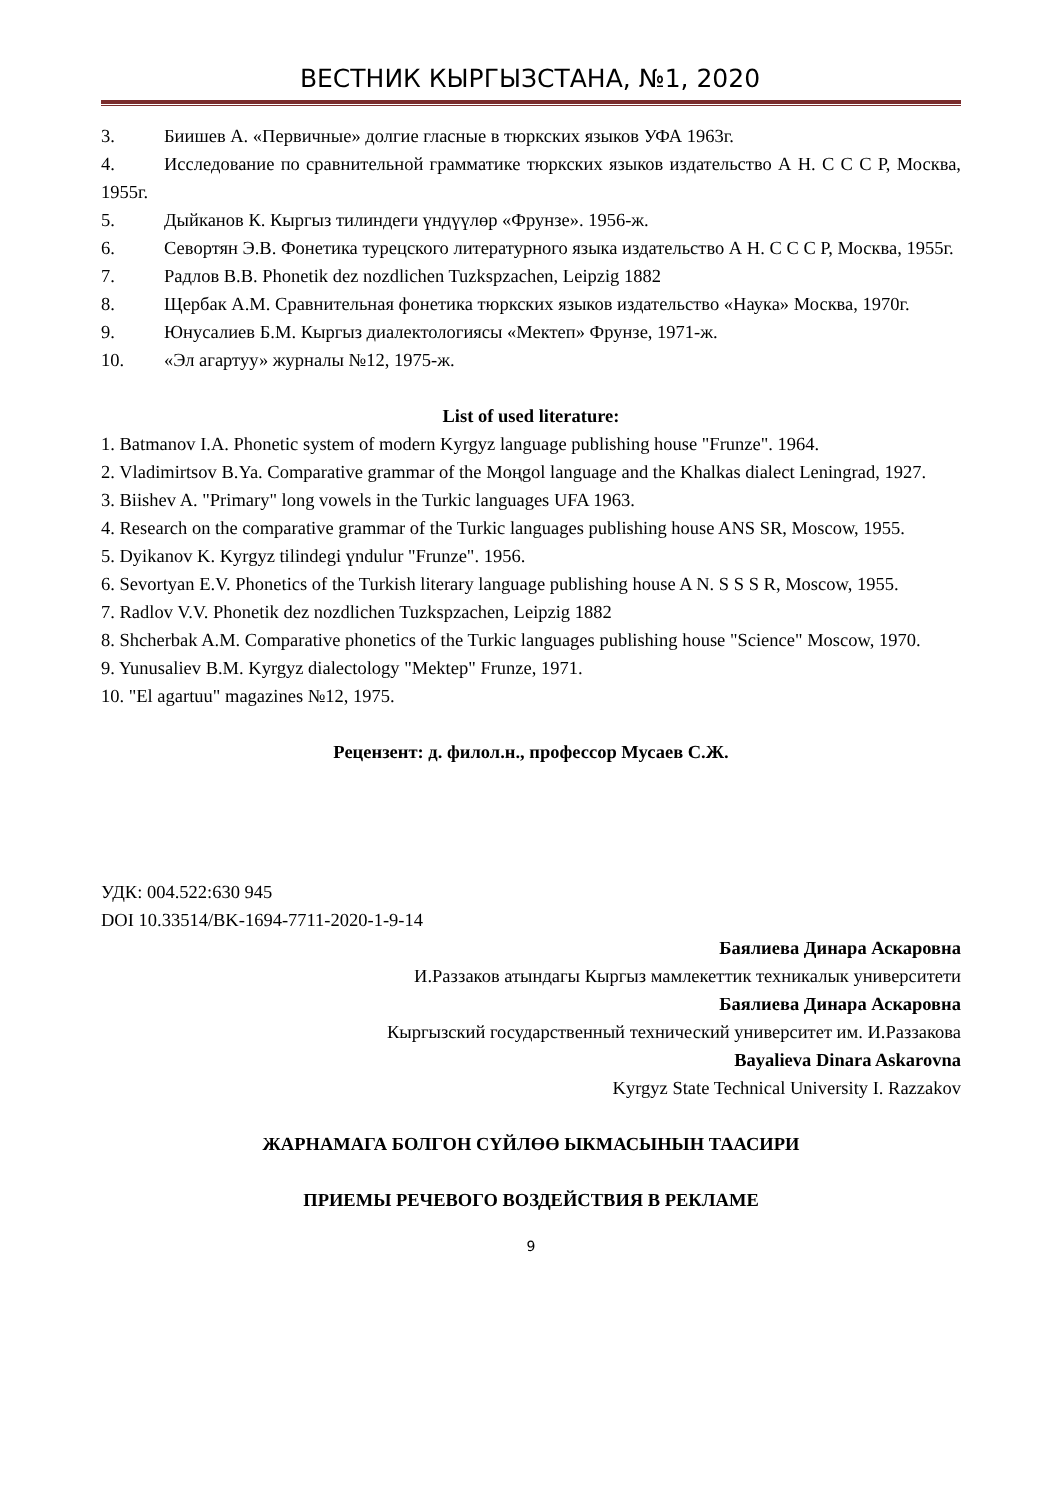ВЕСТНИК КЫРГЫЗСТАНА, №1, 2020
3. Биишев А. «Первичные» долгие гласные в тюркских языков УФА 1963г.
4. Исследование по сравнительной грамматике тюркских языков издательство А Н. С С С Р, Москва, 1955г.
5. Дыйканов К. Кыргыз тилиндеги үндүүлөр «Фрунзе». 1956-ж.
6. Севортян Э.В. Фонетика турецского литературного языка издательство А Н. С С С Р, Москва, 1955г.
7. Радлов В.В. Phonetik dez nozdlichen Tuzkspzachen, Leipzig 1882
8. Щербак А.М. Сравнительная фонетика тюркских языков издательство «Наука» Москва, 1970г.
9. Юнусалиев Б.М. Кыргыз диалектологиясы «Мектеп» Фрунзе, 1971-ж.
10. «Эл агартуу» журналы №12, 1975-ж.
List of used literature:
1. Batmanov I.A. Phonetic system of modern Kyrgyz language publishing house "Frunze". 1964.
2. Vladimirtsov B.Ya. Comparative grammar of the Moңgol language and the Khalkas dialect Leningrad, 1927.
3. Biishev A. "Primary" long vowels in the Turkic languages UFA 1963.
4. Research on the comparative grammar of the Turkic languages publishing house ANS SR, Moscow, 1955.
5. Dyikanov K. Kyrgyz tilindegi үndulur "Frunze". 1956.
6. Sevortyan E.V. Phonetics of the Turkish literary language publishing house A N. S S S R, Moscow, 1955.
7. Radlov V.V. Phonetik dez nozdlichen Tuzkspzachen, Leipzig 1882
8. Shcherbak A.M. Comparative phonetics of the Turkic languages publishing house "Science" Moscow, 1970.
9. Yunusaliev B.M. Kyrgyz dialectology "Mektep" Frunze, 1971.
10. "El agartuu" magazines №12, 1975.
Рецензент: д. филол.н., профессор Мусаев С.Ж.
УДК: 004.522:630 945
DOI 10.33514/BK-1694-7711-2020-1-9-14
Баялиева Динара Аскаровна
И.Раззаков атындагы Кыргыз мамлекеттик техникалык университети
Баялиева Динара Аскаровна
Кыргызский государственный технический университет им. И.Раззакова
Bayalieva Dinara Askarovna
Kyrgyz State Technical University I. Razzakov
ЖАРНАМАГА БОЛГОН СҮЙЛӨӨ ЫКМАСЫНЫН ТААСИРИ
ПРИЕМЫ РЕЧЕВОГО ВОЗДЕЙСТВИЯ В РЕКЛАМЕ
9